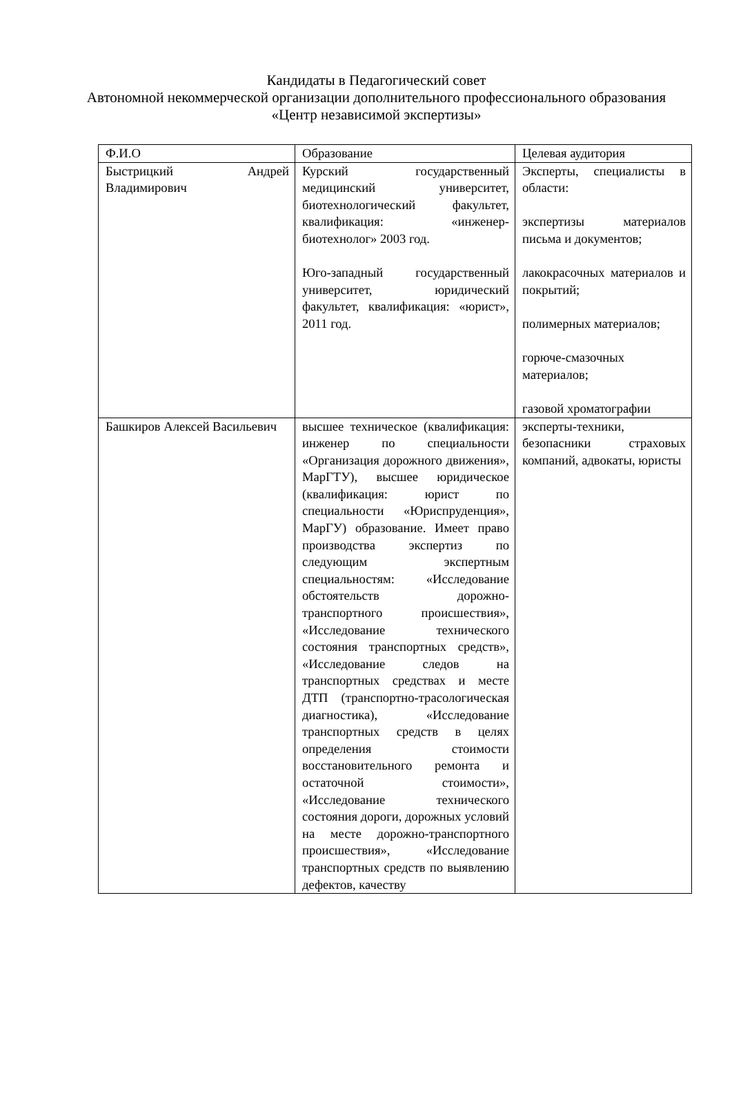Кандидаты в Педагогический совет
Автономной некоммерческой организации дополнительного профессионального образования «Центр независимой экспертизы»
| Ф.И.О | Образование | Целевая аудитория |
| Быстрицкий Андрей Владимирович | Курский государственный медицинский университет, биотехнологический факультет, квалификация: «инженер-биотехнолог» 2003 год. Юго-западный государственный университет, юридический факультет, квалификация: «юрист», 2011 год. | Эксперты, специалисты в области: экспертизы материалов письма и документов; лакокрасочных материалов и покрытий; полимерных материалов; горюче-смазочных материалов; газовой хроматографии |
| Башкиров Алексей Васильевич | высшее техническое (квалификация: инженер по специальности «Организация дорожного движения», МарГТУ), высшее юридическое (квалификация: юрист по специальности «Юриспруденция», МарГУ) образование. Имеет право производства экспертиз по следующим экспертным специальностям: «Исследование обстоятельств дорожно-транспортного происшествия», «Исследование технического состояния транспортных средств», «Исследование следов на транспортных средствах и месте ДТП (транспортно-трасологическая диагностика), «Исследование транспортных средств в целях определения стоимости восстановительного ремонта и остаточной стоимости», «Исследование технического состояния дороги, дорожных условий на месте дорожно-транспортного происшествия», «Исследование транспортных средств по выявлению дефектов, качеству | эксперты-техники, безопасники страховых компаний, адвокаты, юристы |